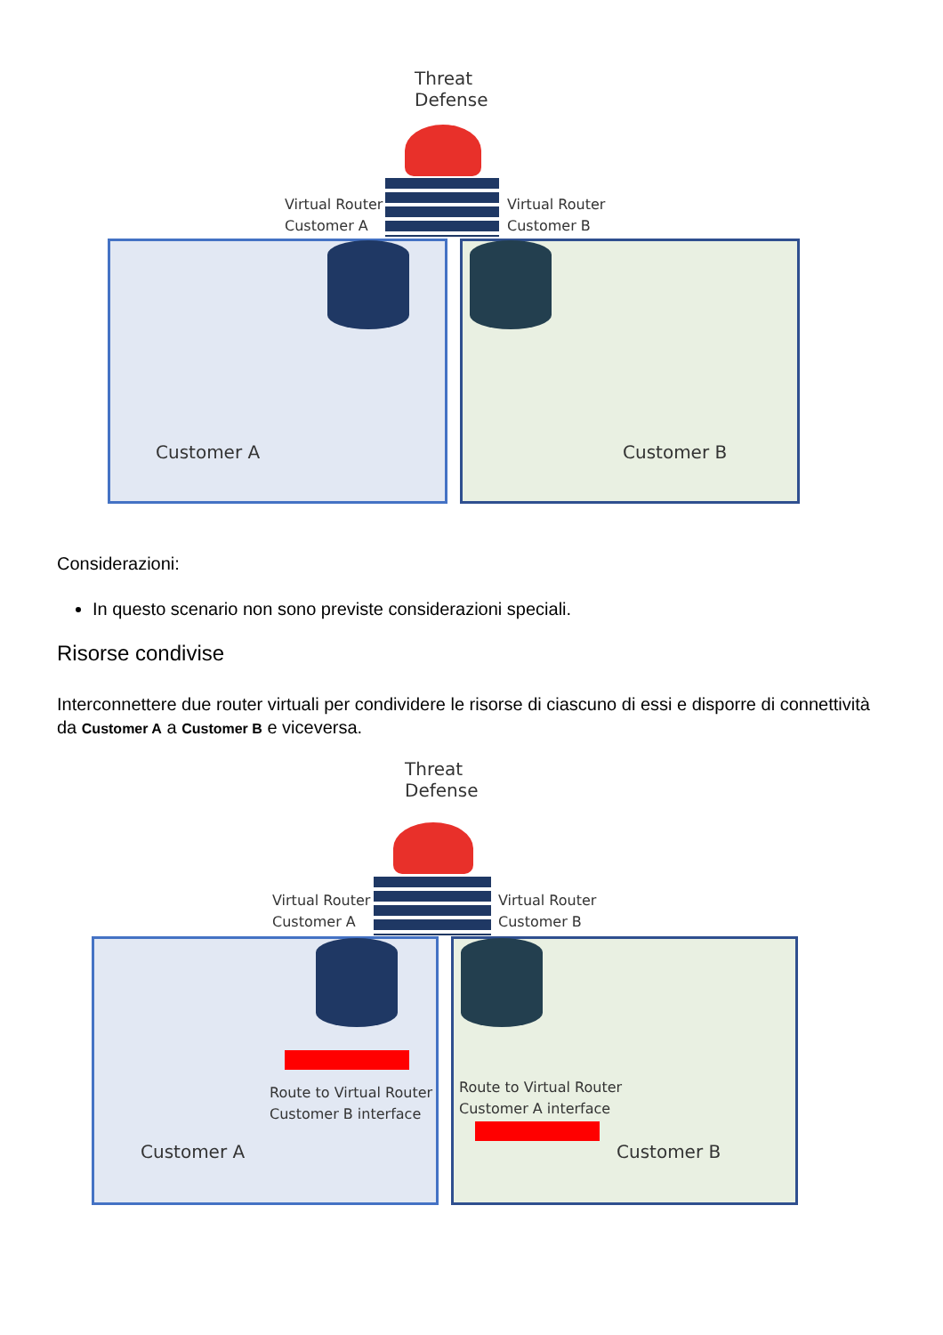Threat
Defense
Virtual Router
Customer A
Virtual Router
Customer B
Customer A Customer B
Considerazioni:
In questo scenario non sono previste considerazioni speciali.
Risorse condivise
Interconnettere due router virtuali per condividere le risorse di ciascuno di essi e disporre di connettività da Customer A a Customer B e viceversa.
Threat
Defense
Virtual Router
Customer A
Virtual Router
Customer B
Route to Virtual Router
Customer B interface
Route to Virtual Router
Customer A interface
Customer A Customer B